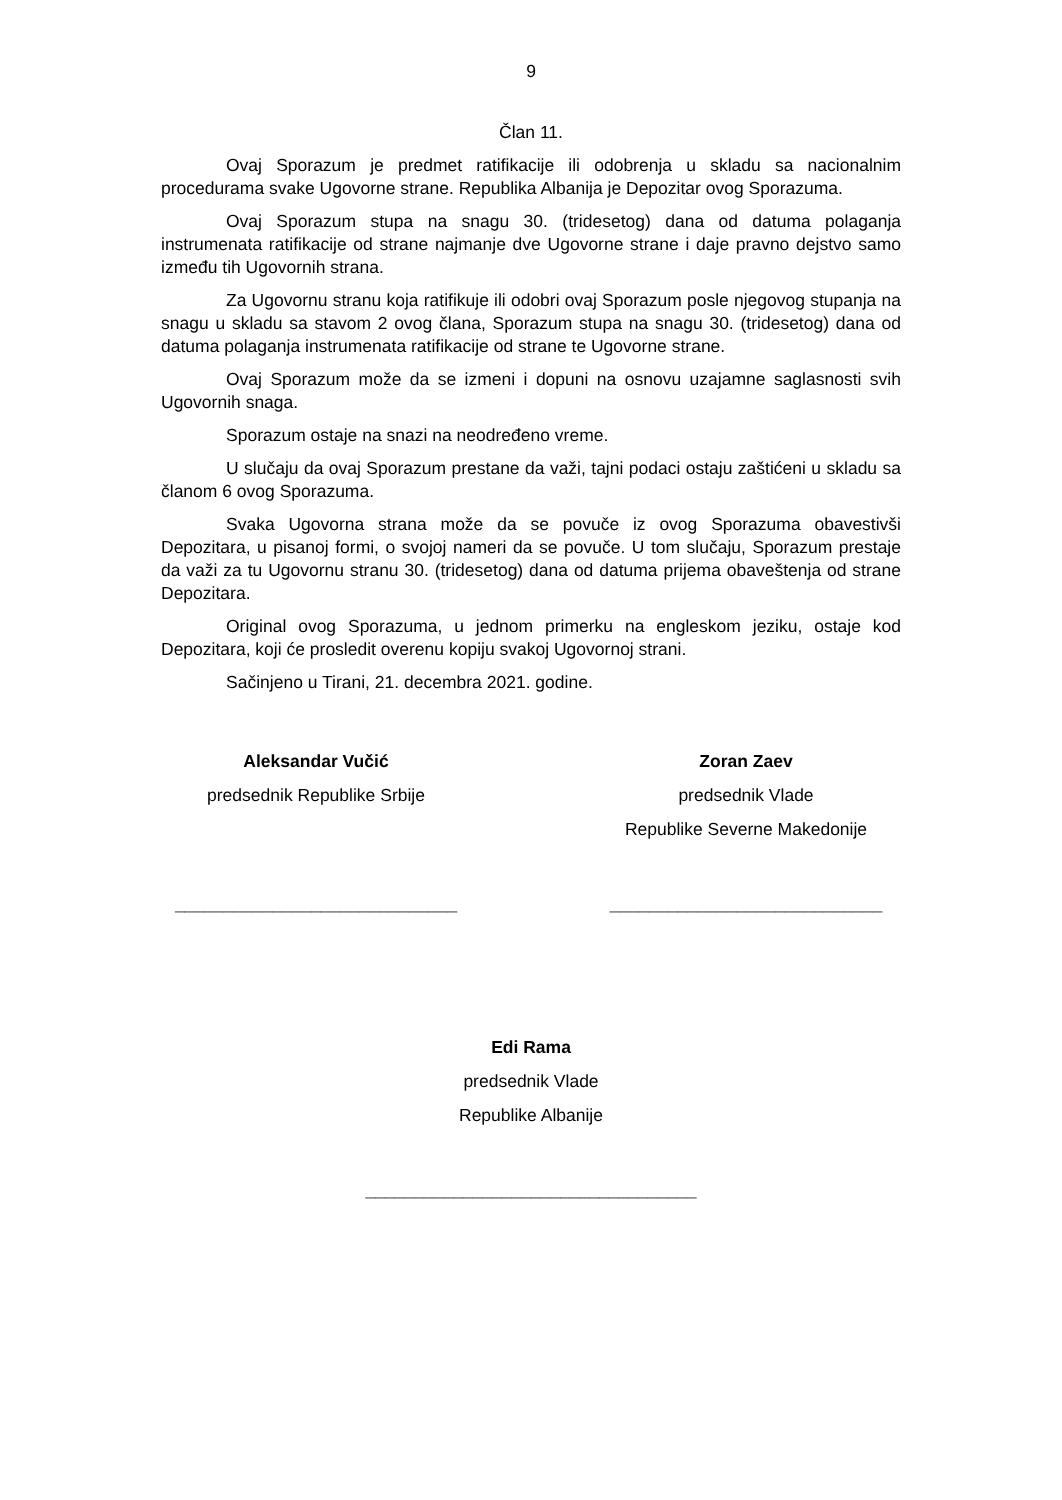9
Član 11.
Ovaj Sporazum je predmet ratifikacije ili odobrenja u skladu sa nacionalnim procedurama svake Ugovorne strane. Republika Albanija je Depozitar ovog Sporazuma.
Ovaj Sporazum stupa na snagu 30. (tridesetog) dana od datuma polaganja instrumenata ratifikacije od strane najmanje dve Ugovorne strane i daje pravno dejstvo samo između tih Ugovornih strana.
Za Ugovornu stranu koja ratifikuje ili odobri ovaj Sporazum posle njegovog stupanja na snagu u skladu sa stavom 2 ovog člana, Sporazum stupa na snagu 30. (tridesetog) dana od datuma polaganja instrumenata ratifikacije od strane te Ugovorne strane.
Ovaj Sporazum može da se izmeni i dopuni na osnovu uzajamne saglasnosti svih Ugovornih snaga.
Sporazum ostaje na snazi na neodređeno vreme.
U slučaju da ovaj Sporazum prestane da važi, tajni podaci ostaju zaštićeni u skladu sa članom 6 ovog Sporazuma.
Svaka Ugovorna strana može da se povuče iz ovog Sporazuma obavestivši Depozitara, u pisanoj formi, o svojoj nameri da se povuče. U tom slučaju, Sporazum prestaje da važi za tu Ugovornu stranu 30. (tridesetog) dana od datuma prijema obaveštenja od strane Depozitara.
Original ovog Sporazuma, u jednom primerku na engleskom jeziku, ostaje kod Depozitara, koji će prosledit overenu kopiju svakoj Ugovornoj strani.
Sačinjeno u Tirani, 21. decembra 2021. godine.
Aleksandar Vučić
predsednik Republike Srbije
_____________________________
Zoran Zaev
predsednik Vlade
Republike Severne Makedonije
____________________________
Edi Rama
predsednik Vlade
Republike Albanije
__________________________________